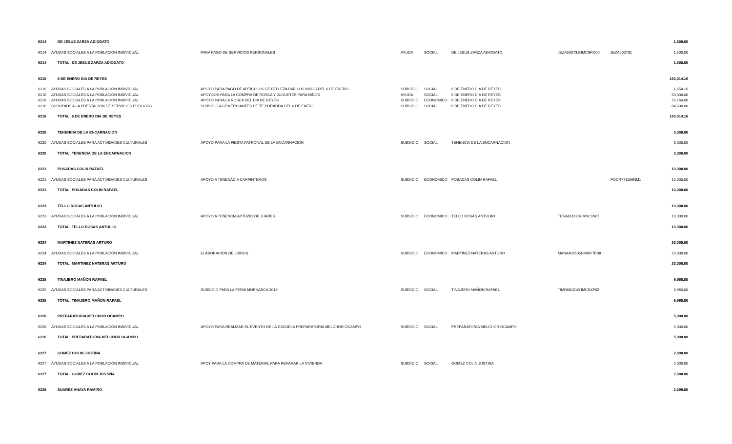| 6214 | DE JESUS ZARZA ADIODATO | | | | | | | 1,500.00 |
| 6214 | AYUDAS SOCIALES A LA POBLACIÓN INDIVIDUAL | PARA PAGO DE SERVICIOS PERSONALES | AYUDA | SOCIAL | DE JESUS ZARZA ADIODATO | JEZA500731HMCSRD00 | JEZA500731 | 1,500.00 |
| 6214 | TOTAL: DE JESUS ZARZA ADIODATO | | | | | | | 1,500.00 |
| 6216 | 6 DE ENERO DIA DE REYES | | | | | | | 160,014.16 |
| 6216 | AYUDAS SOCIALES A LA POBLACIÓN INDIVIDUAL | APOYO PARA PAGO DE ARTICULOS DE BELLEZA PAR LOS NIÑOS DEL 6 DE ENERO | SUBSIDIO | SOCIAL | 6 DE ENERO DIA DE REYES | | | 1,654.16 |
| 6216 | AYUDAS SOCIALES A LA POBLACIÓN INDIVIDUAL | APOYOOS PARA LA COMPRA DE ROSCA Y JUGUETES PARA NIÑOS | AYUDA | SOCIAL | 6 DE ENERO DIA DE REYES | | | 50,000.00 |
| 6216 | AYUDAS SOCIALES A LA POBLACIÓN INDIVIDUAL | APOYO PARA LA ROSCA DEL DIA DE REYES | SUBSIDIO | ECONOMICO | 6 DE ENERO DIA DE REYES | | | 23,760.00 |
| 6216 | SUBSIDIOS A LA PRESTACIÓN DE SERVICIOS PÚBLICOS | SUBSIDIO A CPMERCIANTES DE TE,PORADDA DEL 6 DE ENERO | SUBSIDIO | SOCIAL | 6 DE ENERO DIA DE REYES | | | 84,600.00 |
| 6216 | TOTAL: 6 DE ENERO DIA DE REYES | | | | | | | 160,014.16 |
| 6220 | TENENCIA DE LA ENCARNACION | | | | | | | 3,000.00 |
| 6220 | AYUDAS SOCIALES PARA ACTIVIDADES CULTURALES | APOYO PARA LA FIESTA PATRONAL DE LA ENCARNACION | SUBSIDIO | SOCIAL | TENENCIA DE LA ENCARNACION | | | 3,000.00 |
| 6220 | TOTAL: TENENCIA DE LA ENCARNACION | | | | | | | 3,000.00 |
| 6221 | POSADAS COLIN RAFAEL | | | | | | | 10,000.00 |
| 6221 | AYUDAS SOCIALES PARA ACTIVIDADES CULTURALES | APOYO A TENENACIA CARPINTEROS | SUBSIDIO | ECONOMICO | POSADAS COLIN RAFAEL | | POCR771106NM1 | 10,000.00 |
| 6221 | TOTAL: POSADAS COLIN RAFAEL | | | | | | | 10,000.00 |
| 6223 | TELLO ROSAS ANTULIIO | | | | | | | 10,000.00 |
| 6223 | AYUDAS SOCIALES A LA POBLACIÓN INDIVIDUAL | APOYO A TENENCIA APTUZIO DE JUARES | SUBSIDIO | ECONOMICO | TELLO ROSAS ANTULIIO | TERA611028HMNLSN05 | | 10,000.00 |
| 6223 | TOTAL: TELLO ROSAS ANTULIIO | | | | | | | 10,000.00 |
| 6224 | MARTINEZ NATERAS ARTURO | | | | | | | 23,000.00 |
| 6224 | AYUDAS SOCIALES A LA POBLACIÓN INDIVIDUAL | ELABORACION DE LIBROS | SUBSIDIO | ECONOMICO | MARTINEZ NATERAS ARTURO | MANA400505HMNRTR08 | | 23,000.00 |
| 6224 | TOTAL: MARTINEZ NATERAS ARTURO | | | | | | | 23,000.00 |
| 6225 | TINAJERO MAÑON RAFAEL | | | | | | | 6,960.00 |
| 6225 | AYUDAS SOCIALES PARA ACTIVIDADES CULTURALES | SUBSIDIO PARA LA FERIA MOPNARCA 2019 | SUBSIDIO | SOCIAL | TINAJERO MAÑON RAFAEL | TIMR681210HMCNXF02 | | 6,960.00 |
| 6225 | TOTAL: TINAJERO MAÑON RAFAEL | | | | | | | 6,960.00 |
| 6226 | PREPARATORIA MELCHOR OCAMPO | | | | | | | 5,000.00 |
| 6226 | AYUDAS SOCIALES A LA POBLACIÓN INDIVIDUAL | APOYO PARA REALIZAR EL EVENTO DE LA ESCUELA PREPARATORIA MELCHOR OCAMPO | SUBSIDIO | SOCIAL | PREPARATORIA MELCHOR OCAMPO | | | 5,000.00 |
| 6226 | TOTAL: PREPARATORIA MELCHOR OCAMPO | | | | | | | 5,000.00 |
| 6227 | GOMEZ COLIN JUSTINA | | | | | | | 2,000.00 |
| 6227 | AYUDAS SOCIALES A LA POBLACIÓN INDIVIDUAL | APOY PARA LA COMPRA DE MATERIAL PARA REPARAR LA VIVIENDA | SUBSIDIO | SOCIAL | GOMEZ COLIN JUSTINA | | | 2,000.00 |
| 6227 | TOTAL: GOMEZ COLIN JUSTINA | | | | | | | 2,000.00 |
| 6228 | SUAREZ ANAYA RAMIRO | | | | | | | 2,299.00 |